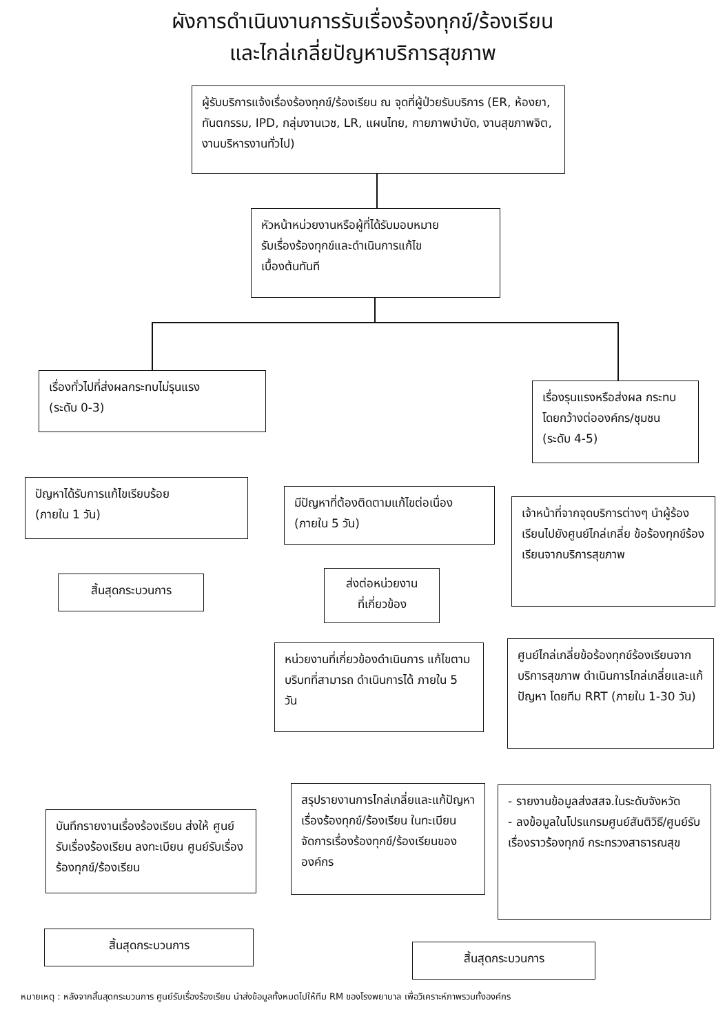ผังการดำเนินงานการรับเรื่องร้องทุกข์/ร้องเรียน
และไกล่เกลี่ยปัญหาบริการสุขภาพ
ผู้รับบริการแจ้งเรื่องร้องทุกข์/ร้องเรียน ณ จุดที่ผู้ป่วยรับบริการ (ER, ห้องยา, ทันตกรรม, IPD, กลุ่มงานเวช, LR, แผนไทย, กายภาพบำบัด, งานสุขภาพจิต, งานบริหารงานทั่วไป)
หัวหน้าหน่วยงานหรือผู้ที่ได้รับมอบหมาย
รับเรื่องร้องทุกข์และดำเนินการแก้ไข
เบื้องต้นทันที
เรื่องทั่วไปที่ส่งผลกระทบไม่รุนแรง
(ระดับ 0-3)
เรื่องรุนแรงหรือส่งผล กระทบโดยกว้างต่อองค์กร/ชุมชน (ระดับ 4-5)
ปัญหาได้รับการแก้ไขเรียบร้อย
(ภายใน 1 วัน)
มีปัญหาที่ต้องติดตามแก้ไขต่อเนื่อง
(ภายใน 5 วัน)
เจ้าหน้าที่จากจุดบริการต่างๆ นำผู้ร้องเรียนไปยังศูนย์ไกล่เกลี่ย ข้อร้องทุกข์ร้องเรียนจากบริการสุขภาพ
สิ้นสุดกระบวนการ
ส่งต่อหน่วยงาน
ที่เกี่ยวข้อง
หน่วยงานที่เกี่ยวข้องดำเนินการ แก้ไขตามบริบทที่สามารถ ดำเนินการได้ ภายใน 5 วัน
ศูนย์ไกล่เกลี่ยข้อร้องทุกข์ร้องเรียนจากบริการสุขภาพ ดำเนินการไกล่เกลี่ยและแก้ปัญหา โดยทีม RRT (ภายใน 1-30 วัน)
บันทึกรายงานเรื่องร้องเรียน ส่งให้ ศูนย์รับเรื่องร้องเรียน ลงทะเบียน ศูนย์รับเรื่องร้องทุกข์/ร้องเรียน
สรุปรายงานการไกล่เกลี่ยและแก้ปัญหาเรื่องร้องทุกข์/ร้องเรียน ในทะเบียนจัดการเรื่องร้องทุกข์/ร้องเรียนขององค์กร
- รายงานข้อมูลส่งสสจ.ในระดับจังหวัด
- ลงข้อมูลในโปรแกรมศูนย์สันติวิธี/ศูนย์รับเรื่องราวร้องทุกข์ กระทรวงสาธารณสุข
สิ้นสุดกระบวนการ
สิ้นสุดกระบวนการ
หมายเหตุ : หลังจากสิ้นสุดกระบวนการ ศูนย์รับเรื่องร้องเรียน นำส่งข้อมูลทั้งหมดไปให้ทีม RM ของโรงพยาบาล เพื่อวิเคราะห์ภาพรวมทั้งองค์กร